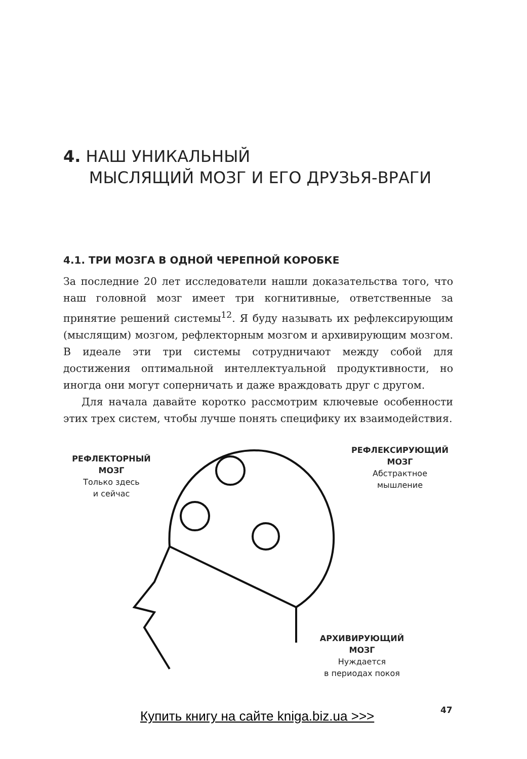4. НАШ УНИКАЛЬНЫЙ
МЫСЛЯЩИЙ МОЗГ И ЕГО ДРУЗЬЯ-ВРАГИ
4.1. ТРИ МОЗГА В ОДНОЙ ЧЕРЕПНОЙ КОРОБКЕ
За последние 20 лет исследователи нашли доказательства того, что наш головной мозг имеет три когнитивные, ответственные за принятие решений системы<sup>12</sup>. Я буду называть их рефлексирующим (мыслящим) мозгом, рефлекторным мозгом и архивирующим мозгом. В идеале эти три системы сотрудничают между собой для достижения оптимальной интеллектуальной продуктивности, но иногда они могут соперничать и даже враждовать друг с другом.
Для начала давайте коротко рассмотрим ключевые особенности этих трех систем, чтобы лучше понять специфику их взаимодействия.
РЕФЛЕКТОРНЫЙ МОЗГ
Только здесь
и сейчас
РЕФЛЕКСИРУЮЩИЙ МОЗГ
Абстрактное
мышление
АРХИВИРУЮЩИЙ МОЗГ
Нуждается
в периодах покоя
47
Купить книгу на сайте kniga.biz.ua >>>